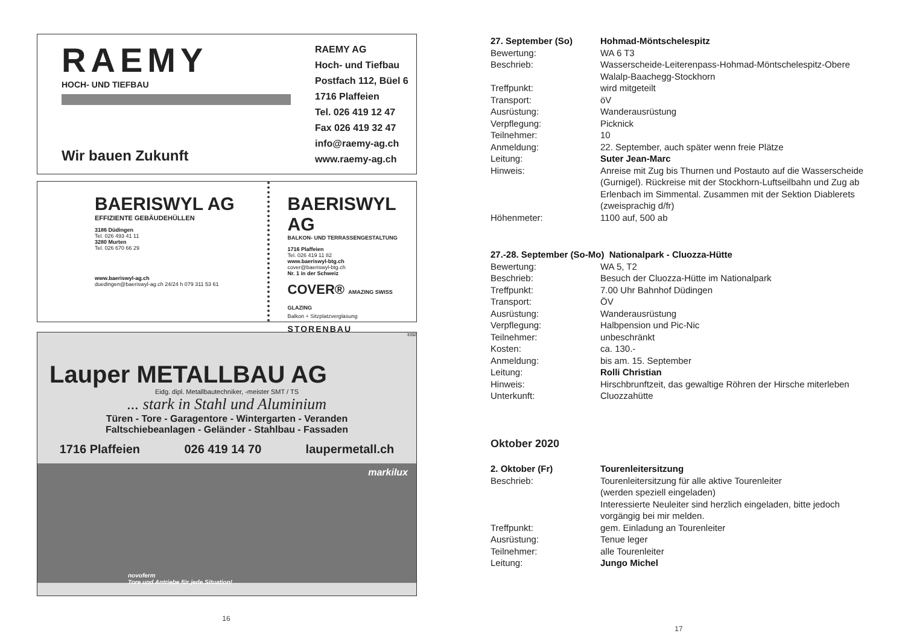RAEMY
HOCH- UND TIEFBAU
Wir bauen Zukunft
RAEMY AG
Hoch- und Tiefbau
Postfach 112, Büel 6
1716 Plaffeien
Tel. 026 419 12 47
Fax 026 419 32 47
info@raemy-ag.ch
www.raemy-ag.ch
BAERISWYL AG
EFFIZIENTE GEBÄUDEHÜLLEN
3186 Düdingen
Tel. 026 493 41 11
3280 Murten
Tel. 026 670 66 29
www.baeriswyl-ag.ch
duedingen@baeriswyl-ag.ch 24/24 h 079 311 53 61
BAERISWYL AG
BALKON- UND TERRASSENGESTALTUNG
1716 Plaffeien
Tel. 026 419 11 82
www.baeriswyl-btg.ch
cover@baeriswyl-btg.ch
Nr. 1 in der Schweiz
COVER® AMAZING SWISS GLAZING
Balkon + Sitzplatzverglasung
STORENBAU
3392
Lauper METALLBAU AG
Eidg. dipl. Metallbautechniker, -meister SMT / TS
... stark in Stahl und Aluminium
Türen - Tore - Garagentore - Wintergarten - Veranden
Faltschiebeanlagen - Geländer - Stahlbau - Fassaden
1716 Plaffeien 026 419 14 70 laupermetall.ch
markilux
novoferm
Tore und Antriebe für jede Situation!
16
27. September (So) Hohmad-Möntschelespitz
Bewertung: WA 6 T3
Beschrieb: Wasserscheide-Leiterenpass-Hohmad-Möntschelespitz-Obere Walalp-Baachegg-Stockhorn
Treffpunkt: wird mitgeteilt
Transport: öV
Ausrüstung: Wanderausrüstung
Verpflegung: Picknick
Teilnehmer: 10
Anmeldung: 22. September, auch später wenn freie Plätze
Leitung: Suter Jean-Marc
Hinweis: Anreise mit Zug bis Thurnen und Postauto auf die Wasserscheide (Gurnigel). Rückreise mit der Stockhorn-Luftseilbahn und Zug ab Erlenbach im Simmental. Zusammen mit der Sektion Diablerets (zweisprachig d/fr)
Höhenmeter: 1100 auf, 500 ab
27.-28. September (So-Mo) Nationalpark - Cluozza-Hütte
Bewertung: WA 5, T2
Beschrieb: Besuch der Cluozza-Hütte im Nationalpark
Treffpunkt: 7.00 Uhr Bahnhof Düdingen
Transport: ÖV
Ausrüstung: Wanderausrüstung
Verpflegung: Halbpension und Pic-Nic
Teilnehmer: unbeschränkt
Kosten: ca. 130.-
Anmeldung: bis am. 15. September
Leitung: Rolli Christian
Hinweis: Hirschbrunftzeit, das gewaltige Röhren der Hirsche miterleben
Unterkunft: Cluozzahütte
Oktober 2020
2. Oktober (Fr) Tourenleitersitzung
Beschrieb: Tourenleitersitzung für alle aktive Tourenleiter
(werden speziell eingeladen)
Interessierte Neuleiter sind herzlich eingeladen, bitte jedoch vorgängig bei mir melden.
Treffpunkt: gem. Einladung an Tourenleiter
Ausrüstung: Tenue leger
Teilnehmer: alle Tourenleiter
Leitung: Jungo Michel
17